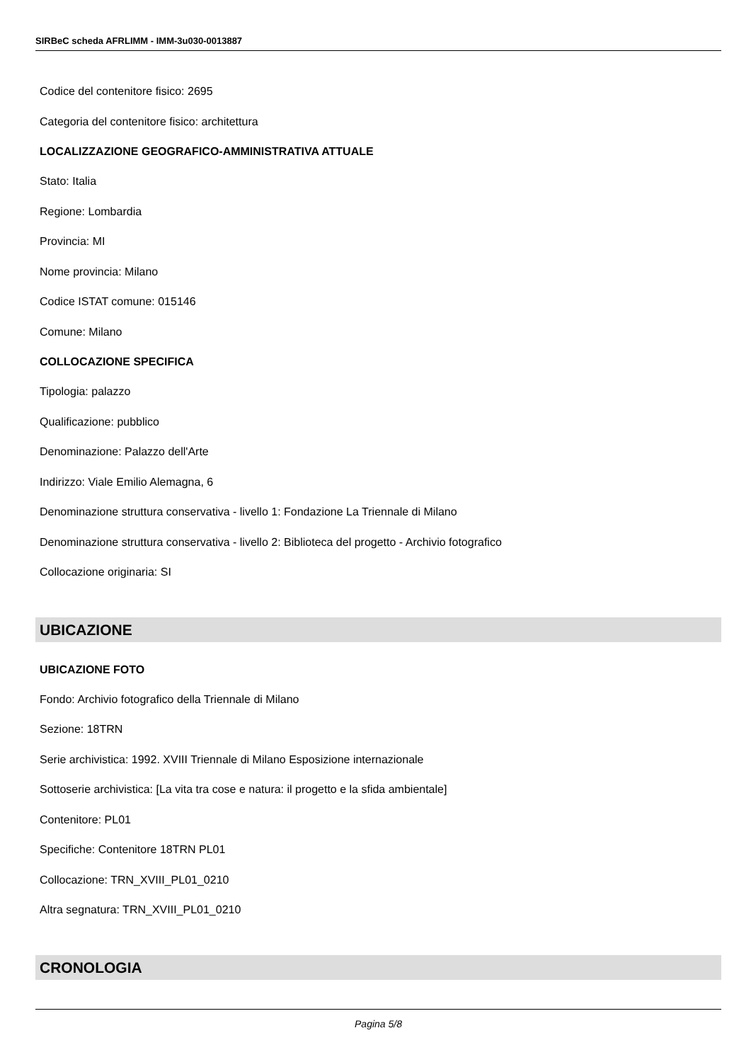SIRBeC scheda AFRLIMM - IMM-3u030-0013887
Codice del contenitore fisico: 2695
Categoria del contenitore fisico: architettura
LOCALIZZAZIONE GEOGRAFICO-AMMINISTRATIVA ATTUALE
Stato: Italia
Regione: Lombardia
Provincia: MI
Nome provincia: Milano
Codice ISTAT comune: 015146
Comune: Milano
COLLOCAZIONE SPECIFICA
Tipologia: palazzo
Qualificazione: pubblico
Denominazione: Palazzo dell'Arte
Indirizzo: Viale Emilio Alemagna, 6
Denominazione struttura conservativa - livello 1: Fondazione La Triennale di Milano
Denominazione struttura conservativa - livello 2: Biblioteca del progetto - Archivio fotografico
Collocazione originaria: SI
UBICAZIONE
UBICAZIONE FOTO
Fondo: Archivio fotografico della Triennale di Milano
Sezione: 18TRN
Serie archivistica: 1992. XVIII Triennale di Milano Esposizione internazionale
Sottoserie archivistica: [La vita tra cose e natura: il progetto e la sfida ambientale]
Contenitore: PL01
Specifiche: Contenitore 18TRN PL01
Collocazione: TRN_XVIII_PL01_0210
Altra segnatura: TRN_XVIII_PL01_0210
CRONOLOGIA
Pagina 5/8